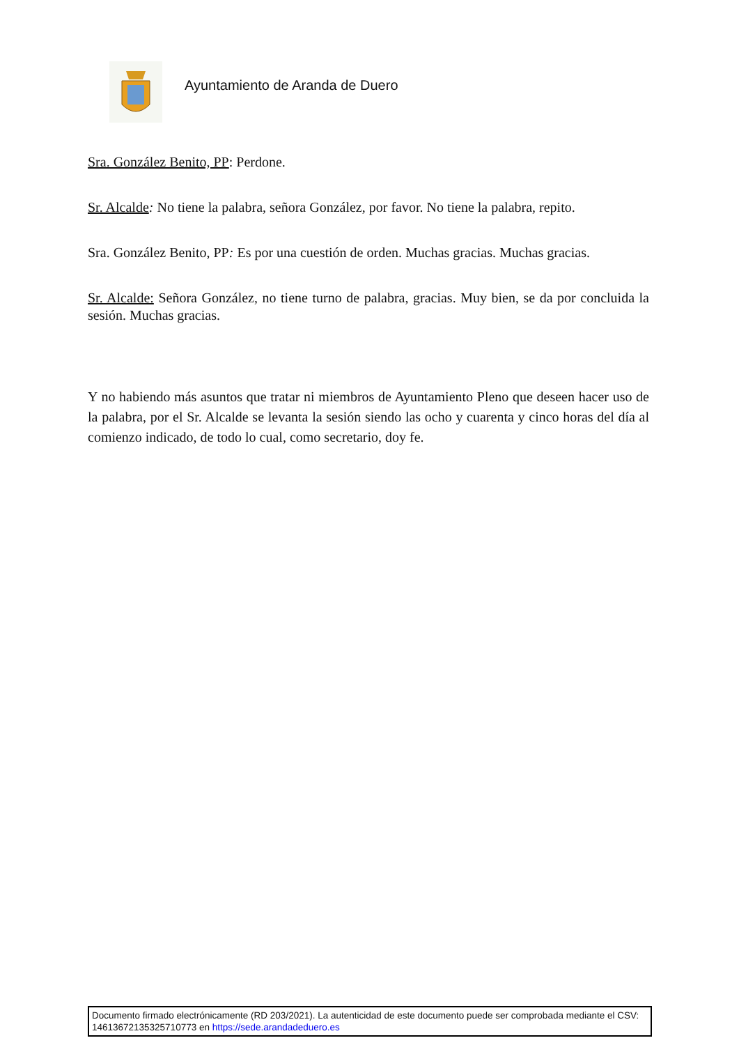Ayuntamiento de Aranda de Duero
Sra. González Benito, PP: Perdone.
Sr. Alcalde: No tiene la palabra, señora González, por favor. No tiene la palabra, repito.
Sra. González Benito, PP: Es por una cuestión de orden. Muchas gracias. Muchas gracias.
Sr. Alcalde: Señora González, no tiene turno de palabra, gracias. Muy bien, se da por concluida la sesión. Muchas gracias.
Y no habiendo más asuntos que tratar ni miembros de Ayuntamiento Pleno que deseen hacer uso de la palabra, por el Sr. Alcalde se levanta la sesión siendo las ocho y cuarenta y cinco horas del día al comienzo indicado, de todo lo cual, como secretario, doy fe.
Documento firmado electrónicamente (RD 203/2021). La autenticidad de este documento puede ser comprobada mediante el CSV: 14613672135325710773 en https://sede.arandadeduero.es